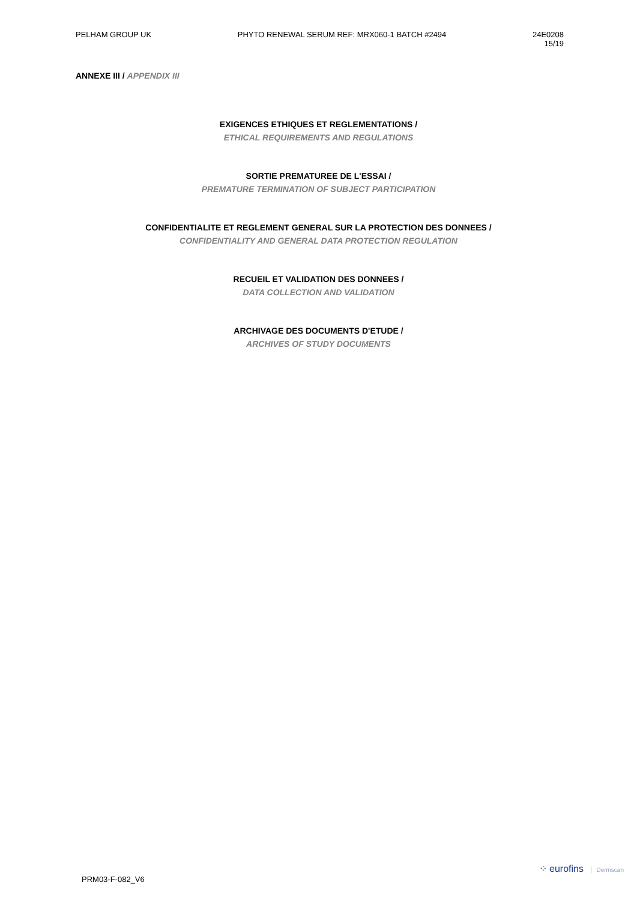PELHAM GROUP UK PHYTO RENEWAL SERUM REF: MRX060-1 BATCH #2494
24E0208
15/19
ANNEXE III / APPENDIX III
EXIGENCES ETHIQUES ET REGLEMENTATIONS /
ETHICAL REQUIREMENTS AND REGULATIONS
SORTIE PREMATUREE DE L'ESSAI /
PREMATURE TERMINATION OF SUBJECT PARTICIPATION
CONFIDENTIALITE ET REGLEMENT GENERAL SUR LA PROTECTION DES DONNEES /
CONFIDENTIALITY AND GENERAL DATA PROTECTION REGULATION
RECUEIL ET VALIDATION DES DONNEES /
DATA COLLECTION AND VALIDATION
ARCHIVAGE DES DOCUMENTS D'ETUDE /
ARCHIVES OF STUDY DOCUMENTS
PRM03-F-082_V6
⁘ eurofins Dermscan